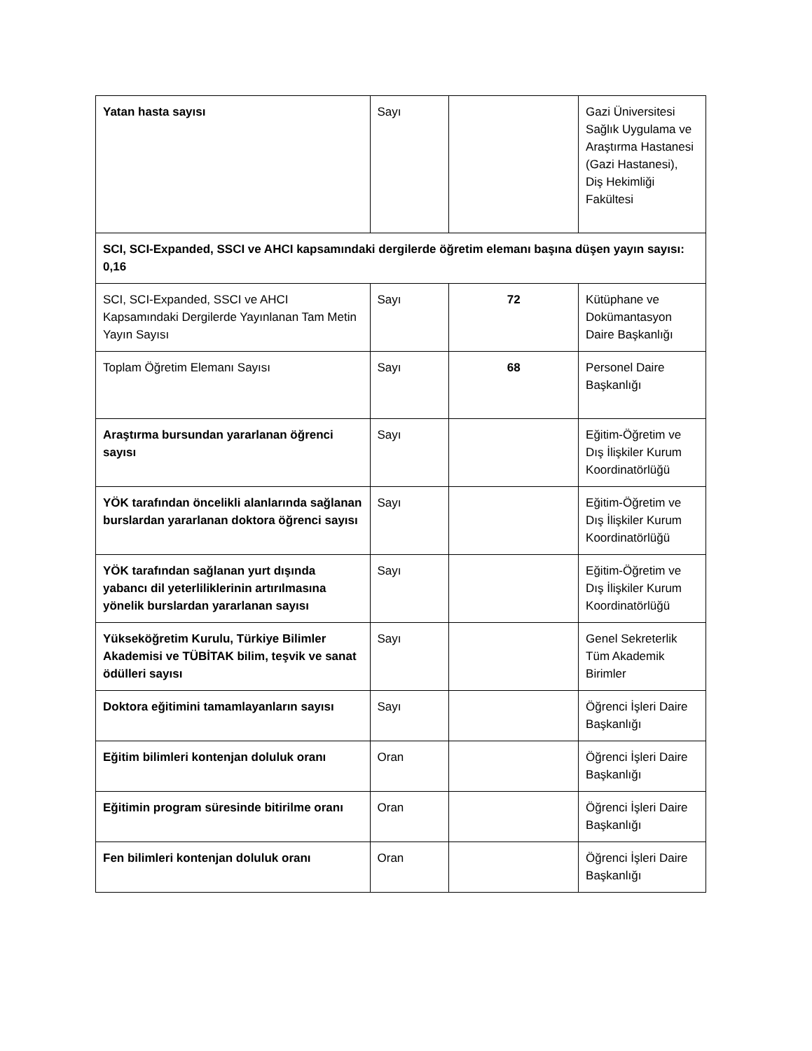| Yatan hasta sayısı | Sayı | | Gazi Üniversitesi Sağlık Uygulama ve Araştırma Hastanesi (Gazi Hastanesi), Diş Hekimliği Fakültesi |
| SCI, SCI-Expanded, SSCI ve AHCI kapsamındaki dergilerde öğretim elemanı başına düşen yayın sayısı: 0,16 | | | |
| SCI, SCI-Expanded, SSCI ve AHCI Kapsamındaki Dergilerde Yayınlanan Tam Metin Yayın Sayısı | Sayı | 72 | Kütüphane ve Dokümantasyon Daire Başkanlığı |
| Toplam Öğretim Elemanı Sayısı | Sayı | 68 | Personel Daire Başkanlığı |
| Araştırma bursundan yararlanan öğrenci sayısı | Sayı | | Eğitim-Öğretim ve Dış İlişkiler Kurum Koordinatörlüğü |
| YÖK tarafından öncelikli alanlarında sağlanan burslardan yararlanan doktora öğrenci sayısı | Sayı | | Eğitim-Öğretim ve Dış İlişkiler Kurum Koordinatörlüğü |
| YÖK tarafından sağlanan yurt dışında yabancı dil yeterliliklerinin artırılmasına yönelik burslardan yararlanan sayısı | Sayı | | Eğitim-Öğretim ve Dış İlişkiler Kurum Koordinatörlüğü |
| Yükseköğretim Kurulu, Türkiye Bilimler Akademisi ve TÜBİTAK bilim, teşvik ve sanat ödülleri sayısı | Sayı | | Genel Sekreterlik Tüm Akademik Birimler |
| Doktora eğitimini tamamlayanların sayısı | Sayı | | Öğrenci İşleri Daire Başkanlığı |
| Eğitim bilimleri kontenjan doluluk oranı | Oran | | Öğrenci İşleri Daire Başkanlığı |
| Eğitimin program süresinde bitirilme oranı | Oran | | Öğrenci İşleri Daire Başkanlığı |
| Fen bilimleri kontenjan doluluk oranı | Oran | | Öğrenci İşleri Daire Başkanlığı |